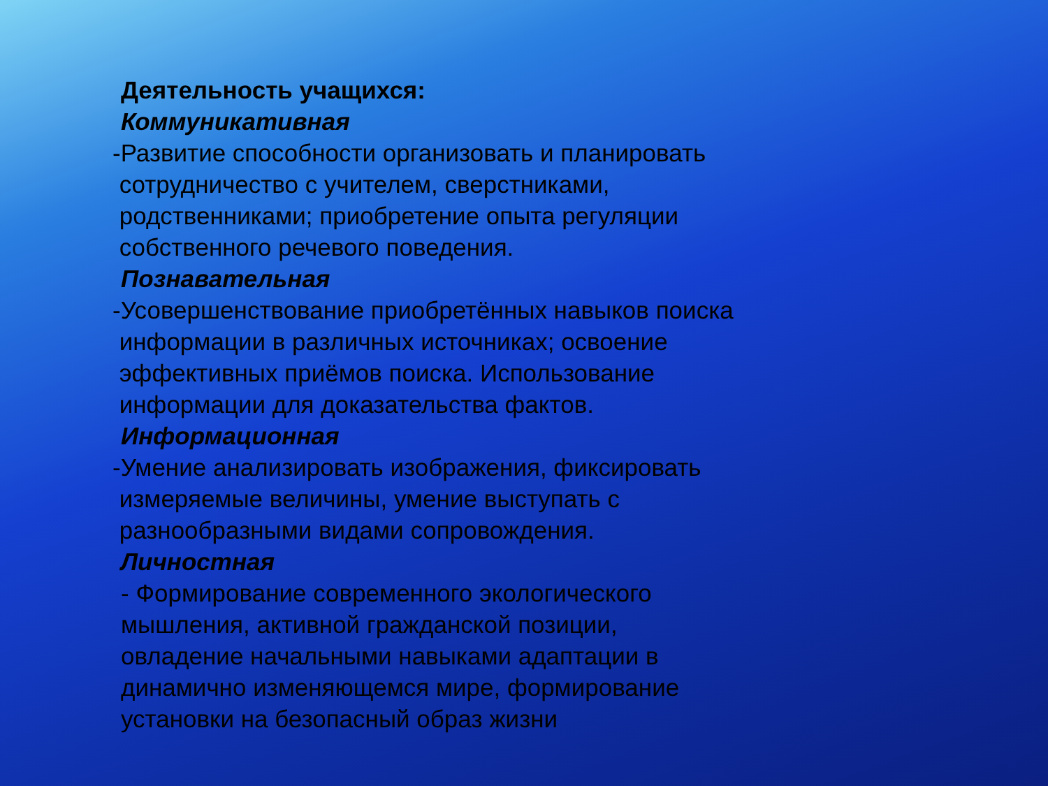Деятельность учащихся:
Коммуникативная
-Развитие способности организовать и планировать
сотрудничество с учителем, сверстниками,
родственниками; приобретение опыта регуляции
собственного речевого поведения.
Познавательная
-Усовершенствование приобретённых навыков поиска
информации в различных источниках; освоение
эффективных приёмов поиска. Использование
информации для доказательства фактов.
Информационная
-Умение анализировать изображения, фиксировать
измеряемые величины, умение выступать с
разнообразными видами сопровождения.
Личностная
- Формирование современного экологического
мышления, активной гражданской позиции,
овладение начальными навыками адаптации в
динамично изменяющемся мире, формирование
установки на безопасный образ жизни